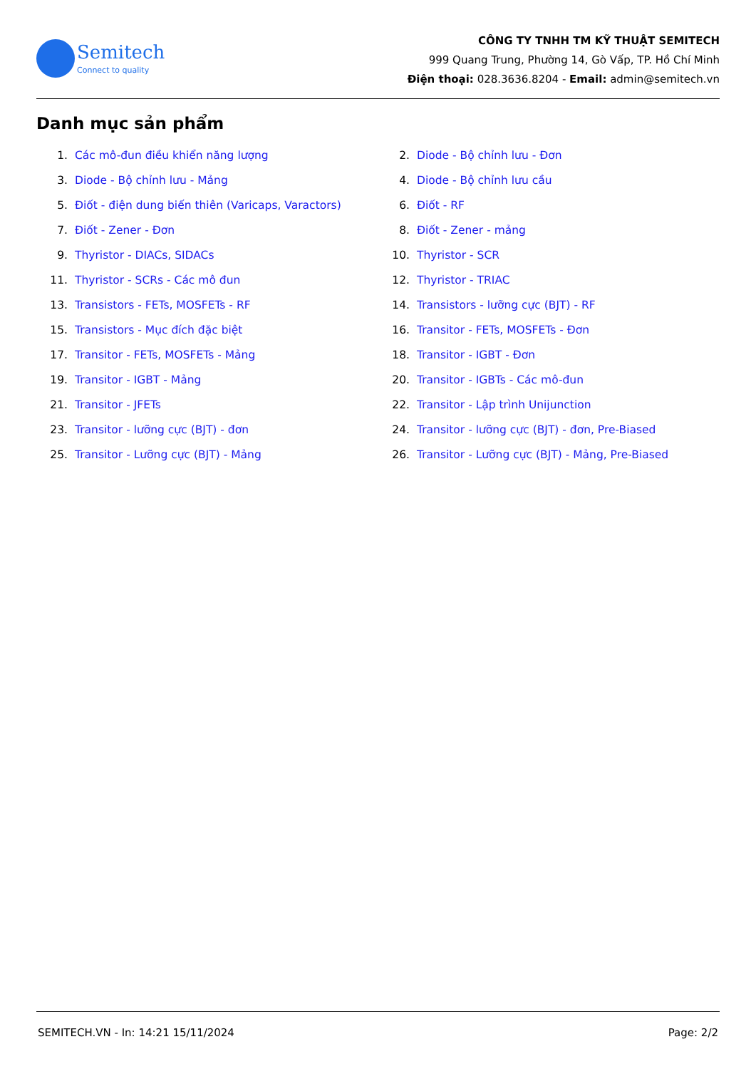Semitech
Connect to quality
CÔNG TY TNHH TM KỸ THUẬT SEMITECH
999 Quang Trung, Phường 14, Gò Vấp, TP. Hồ Chí Minh
Điện thoại: 028.3636.8204 - Email: admin@semitech.vn
Danh mục sản phẩm
1. Các mô-đun điều khiển năng lượng
2. Diode - Bộ chỉnh lưu - Đơn
3. Diode - Bộ chỉnh lưu - Mảng
4. Diode - Bộ chỉnh lưu cầu
5. Điốt - điện dung biến thiên (Varicaps, Varactors)
6. Điốt - RF
7. Điốt - Zener - Đơn
8. Điốt - Zener - mảng
9. Thyristor - DIACs, SIDACs
10. Thyristor - SCR
11. Thyristor - SCRs - Các mô đun
12. Thyristor - TRIAC
13. Transistors - FETs, MOSFETs - RF
14. Transistors - lưỡng cực (BJT) - RF
15. Transistors - Mục đích đặc biệt
16. Transitor - FETs, MOSFETs - Đơn
17. Transitor - FETs, MOSFETs - Mảng
18. Transitor - IGBT - Đơn
19. Transitor - IGBT - Mảng
20. Transitor - IGBTs - Các mô-đun
21. Transitor - JFETs
22. Transitor - Lập trình Unijunction
23. Transitor - lưỡng cực (BJT) - đơn
24. Transitor - lưỡng cực (BJT) - đơn, Pre-Biased
25. Transitor - Lưỡng cực (BJT) - Mảng
26. Transitor - Lưỡng cực (BJT) - Mảng, Pre-Biased
SEMITECH.VN - In: 14:21 15/11/2024 Page: 2/2